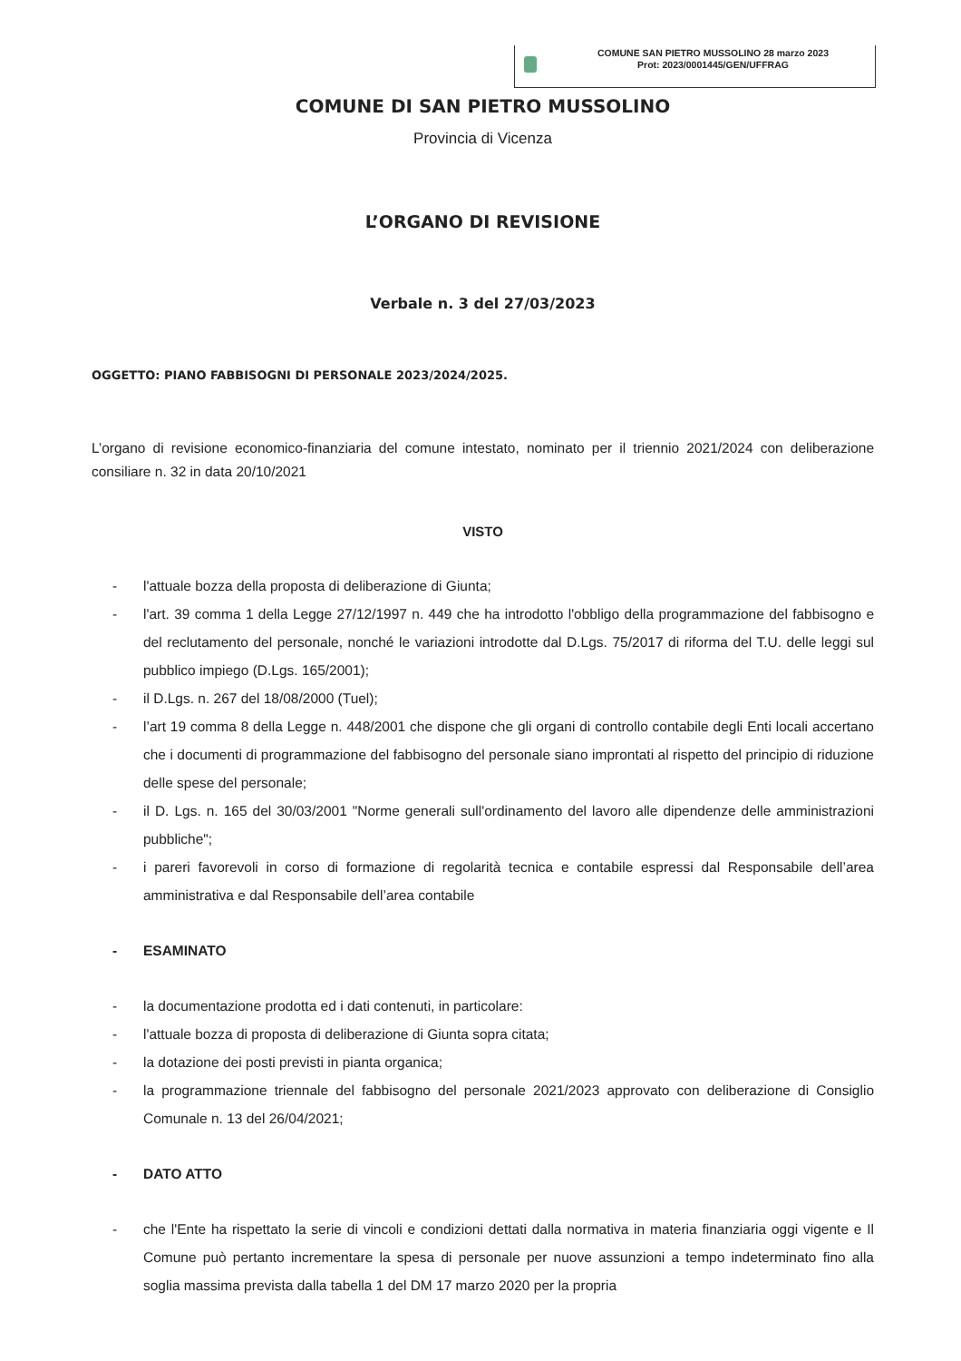COMUNE SAN PIETRO MUSSOLINO 28 marzo 2023
Prot: 2023/0001445/GEN/UFFRAG
COMUNE DI SAN PIETRO MUSSOLINO
Provincia di Vicenza
L’ORGANO DI REVISIONE
Verbale n. 3 del 27/03/2023
OGGETTO: PIANO FABBISOGNI DI PERSONALE 2023/2024/2025.
L’organo di revisione economico-finanziaria del comune intestato, nominato per il triennio 2021/2024 con deliberazione consiliare n. 32 in data 20/10/2021
VISTO
- l'attuale bozza della proposta di deliberazione di Giunta;
- l'art. 39 comma 1 della Legge 27/12/1997 n. 449 che ha introdotto l'obbligo della programmazione del fabbisogno e del reclutamento del personale, nonché le variazioni introdotte dal D.Lgs. 75/2017 di riforma del T.U. delle leggi sul pubblico impiego (D.Lgs. 165/2001);
- il D.Lgs. n. 267 del 18/08/2000 (Tuel);
- l’art 19 comma 8 della Legge n. 448/2001 che dispone che gli organi di controllo contabile degli Enti locali accertano che i documenti di programmazione del fabbisogno del personale siano improntati al rispetto del principio di riduzione delle spese del personale;
- il D. Lgs. n. 165 del 30/03/2001 "Norme generali sull'ordinamento del lavoro alle dipendenze delle amministrazioni pubbliche";
- i pareri favorevoli in corso di formazione di regolarità tecnica e contabile espressi dal Responsabile dell’area amministrativa e dal Responsabile dell’area contabile
- ESAMINATO
- la documentazione prodotta ed i dati contenuti, in particolare:
- l'attuale bozza di proposta di deliberazione di Giunta sopra citata;
- la dotazione dei posti previsti in pianta organica;
- la programmazione triennale del fabbisogno del personale 2021/2023 approvato con deliberazione di Consiglio Comunale n. 13 del 26/04/2021;
- DATO ATTO
- che l'Ente ha rispettato la serie di vincoli e condizioni dettati dalla normativa in materia finanziaria oggi vigente e Il Comune può pertanto incrementare la spesa di personale per nuove assunzioni a tempo indeterminato fino alla soglia massima prevista dalla tabella 1 del DM 17 marzo 2020 per la propria